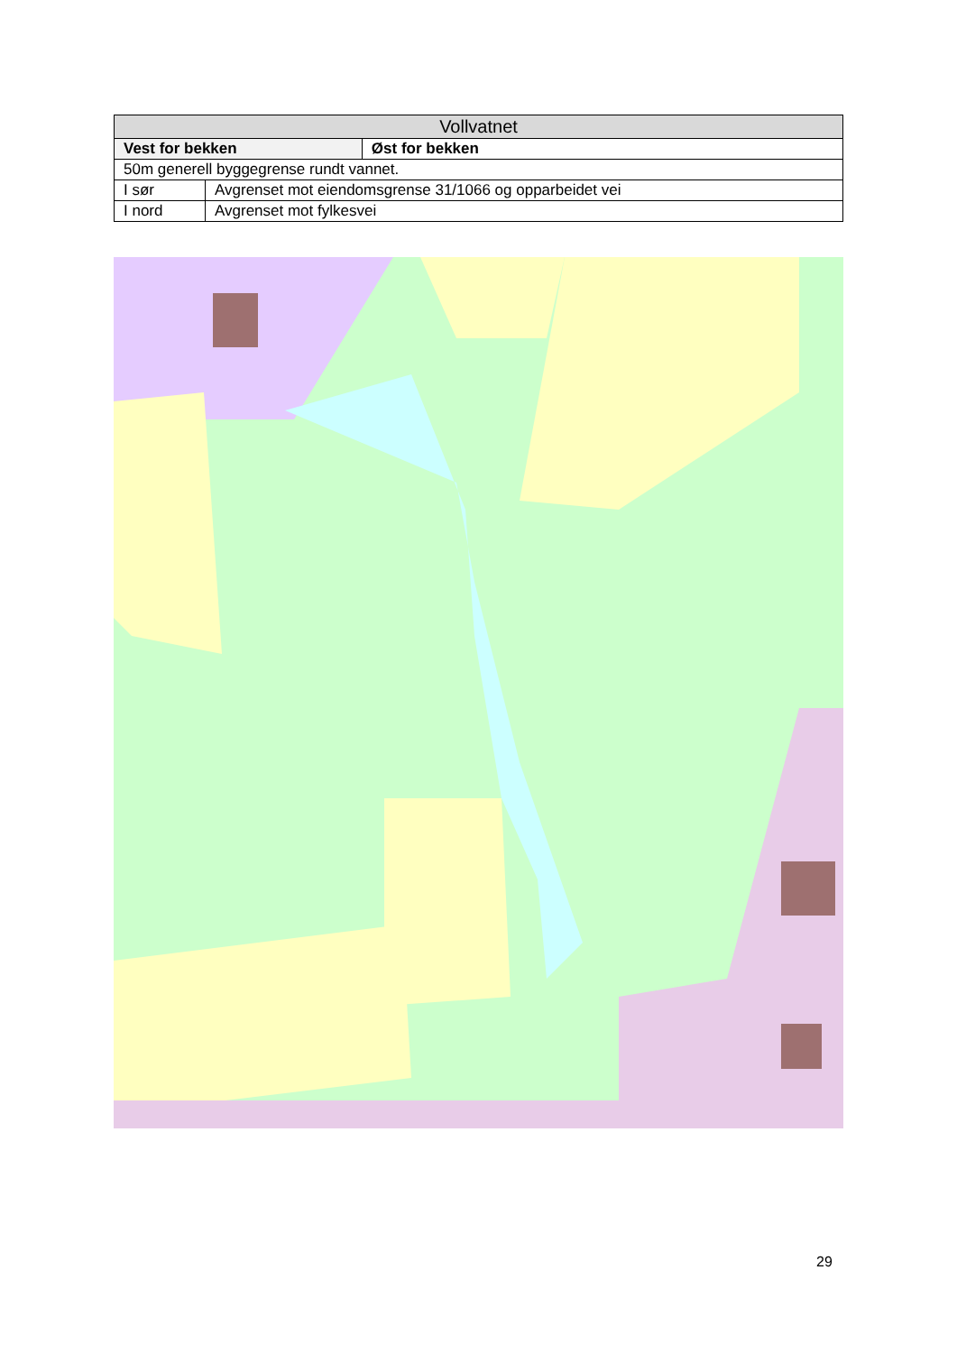| Vollvatnet | | |
| --- | --- | --- |
| Vest for bekken | | Øst for bekken |
| 50m generell byggegrense rundt vannet. | | |
| I sør | Avgrenset mot eiendomsgrense 31/1066 og opparbeidet vei | |
| I nord | Avgrenset mot fylkesvei | |
29